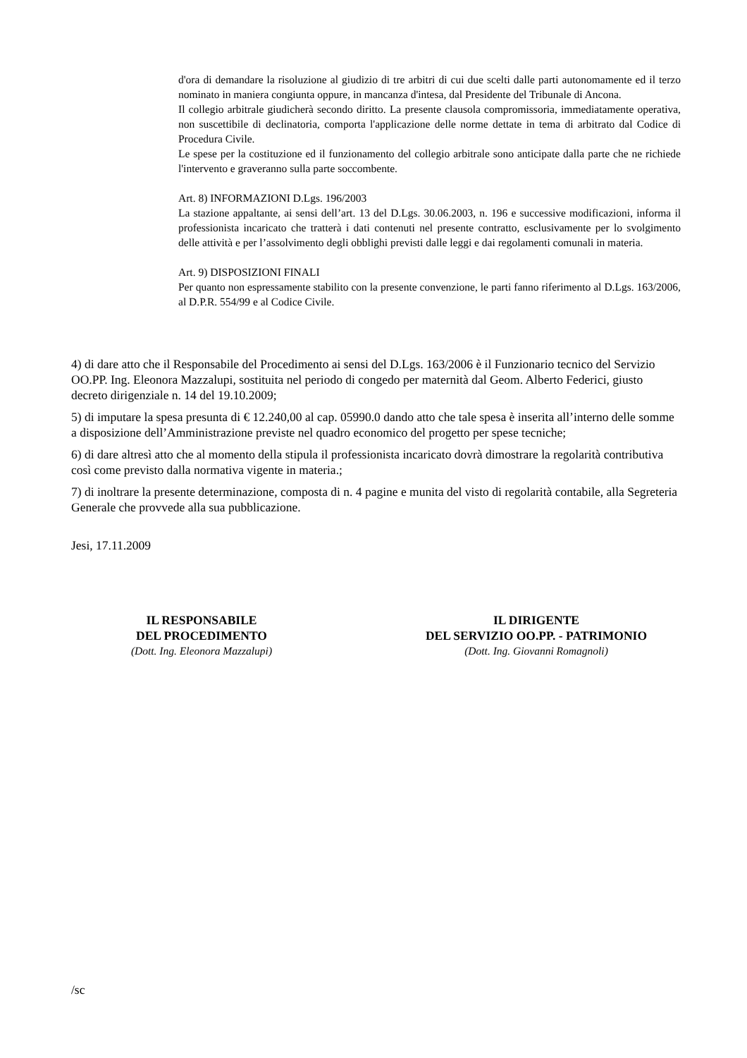d'ora di demandare la risoluzione al giudizio di tre arbitri di cui due scelti dalle parti autonomamente ed il terzo nominato in maniera congiunta oppure, in mancanza d'intesa, dal Presidente del Tribunale di Ancona.
Il collegio arbitrale giudicherà secondo diritto. La presente clausola compromissoria, immediatamente operativa, non suscettibile di declinatoria, comporta l'applicazione delle norme dettate in tema di arbitrato dal Codice di Procedura Civile.
Le spese per la costituzione ed il funzionamento del collegio arbitrale sono anticipate dalla parte che ne richiede l'intervento e graveranno sulla parte soccombente.
Art. 8) INFORMAZIONI D.Lgs. 196/2003
La stazione appaltante, ai sensi dell’art. 13 del D.Lgs. 30.06.2003, n. 196 e successive modificazioni, informa il professionista incaricato che tratterà i dati contenuti nel presente contratto, esclusivamente per lo svolgimento delle attività e per l’assolvimento degli obblighi previsti dalle leggi e dai regolamenti comunali in materia.
Art. 9) DISPOSIZIONI FINALI
Per quanto non espressamente stabilito con la presente convenzione, le parti fanno riferimento al D.Lgs. 163/2006, al D.P.R. 554/99 e al Codice Civile.
4) di dare atto che il Responsabile del Procedimento ai sensi del D.Lgs. 163/2006 è il Funzionario tecnico del Servizio OO.PP. Ing. Eleonora Mazzalupi, sostituita nel periodo di congedo per maternità dal Geom. Alberto Federici, giusto decreto dirigenziale n. 14 del 19.10.2009;
5) di imputare la spesa presunta di € 12.240,00 al cap. 05990.0 dando atto che tale spesa è inserita all’interno delle somme a disposizione dell’Amministrazione previste nel quadro economico del progetto per spese tecniche;
6) di dare altresì atto che al momento della stipula il professionista incaricato dovrà dimostrare la regolarità contributiva così come previsto dalla normativa vigente in materia.;
7) di inoltrare la presente determinazione, composta di n. 4 pagine e munita del visto di regolarità contabile, alla Segreteria Generale che provvede alla sua pubblicazione.
Jesi, 17.11.2009
IL RESPONSABILE
DEL PROCEDIMENTO
(Dott. Ing. Eleonora Mazzalupi)
IL DIRIGENTE
DEL SERVIZIO OO.PP. - PATRIMONIO
(Dott. Ing. Giovanni Romagnoli)
/sc